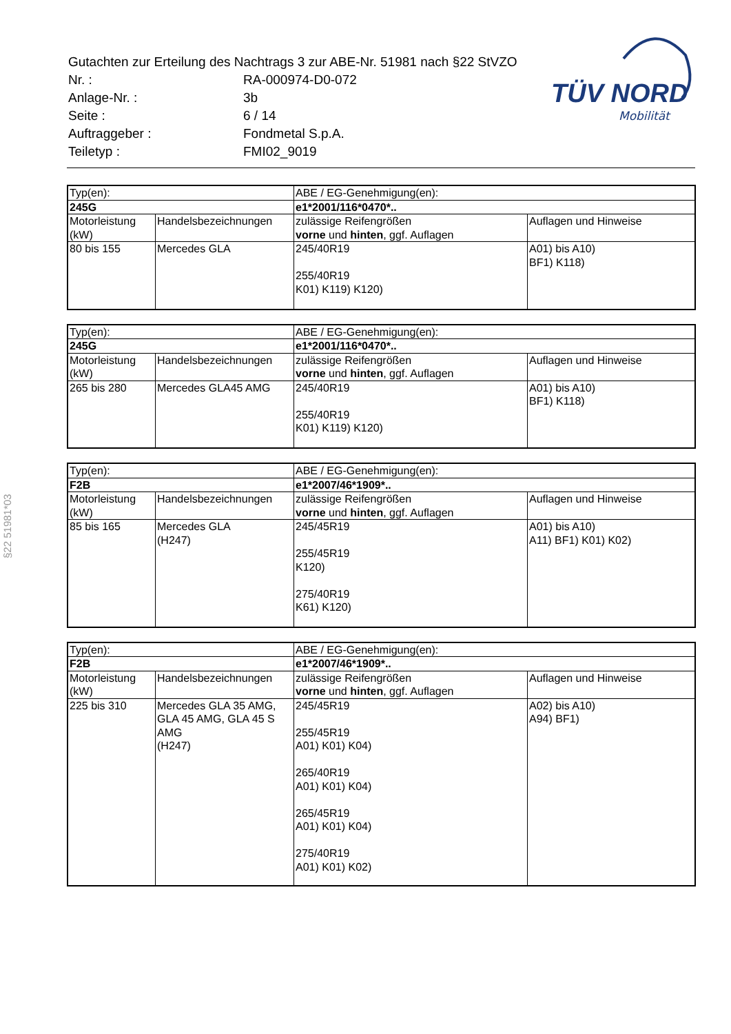| Gutachten zur Erteilung des Nachtrags 3 zur ABE-Nr. 51981 nach §22 StVZO | |
| Nr. : | RA-000974-D0-072 |
| Anlage-Nr. : | 3b |
| Seite : | 6 / 14 |
| Auftraggeber : | Fondmetal S.p.A. |
| Teiletyp : | FMI02_9019 |
TÜV NORD
Mobilität
§22 51981*03
| Typ(en): | | ABE / EG-Genehmigung(en): | |
| 245G | | e1*2001/116*0470*.. | |
| Motorleistung (kW) | Handelsbezeichnungen | zulässige Reifengrößen vorne und hinten , ggf. Auflagen | Auflagen und Hinweise |
| 80 bis 155 | Mercedes GLA | 245/40R19 255/40R19 K01) K119) K120) | A01) bis A10) BF1) K118) |
| Typ(en): | | ABE / EG-Genehmigung(en): | |
| 245G | | e1*2001/116*0470*.. | |
| Motorleistung (kW) | Handelsbezeichnungen | zulässige Reifengrößen vorne und hinten , ggf. Auflagen | Auflagen und Hinweise |
| 265 bis 280 | Mercedes GLA45 AMG | 245/40R19 255/40R19 K01) K119) K120) | A01) bis A10) BF1) K118) |
| Typ(en): | | ABE / EG-Genehmigung(en): | |
| F2B | | e1*2007/46*1909*.. | |
| Motorleistung (kW) | Handelsbezeichnungen | zulässige Reifengrößen vorne und hinten , ggf. Auflagen | Auflagen und Hinweise |
| 85 bis 165 | Mercedes GLA (H247) | 245/45R19 255/45R19 K120) 275/40R19 K61) K120) | A01) bis A10) A11) BF1) K01) K02) |
| Typ(en): | | ABE / EG-Genehmigung(en): | |
| F2B | | e1*2007/46*1909*.. | |
| Motorleistung (kW) | Handelsbezeichnungen | zulässige Reifengrößen vorne und hinten , ggf. Auflagen | Auflagen und Hinweise |
| 225 bis 310 | Mercedes GLA 35 AMG, GLA 45 AMG, GLA 45 S AMG (H247) | 245/45R19 255/45R19 A01) K01) K04) 265/40R19 A01) K01) K04) 265/45R19 A01) K01) K04) 275/40R19 A01) K01) K02) | A02) bis A10) A94) BF1) |